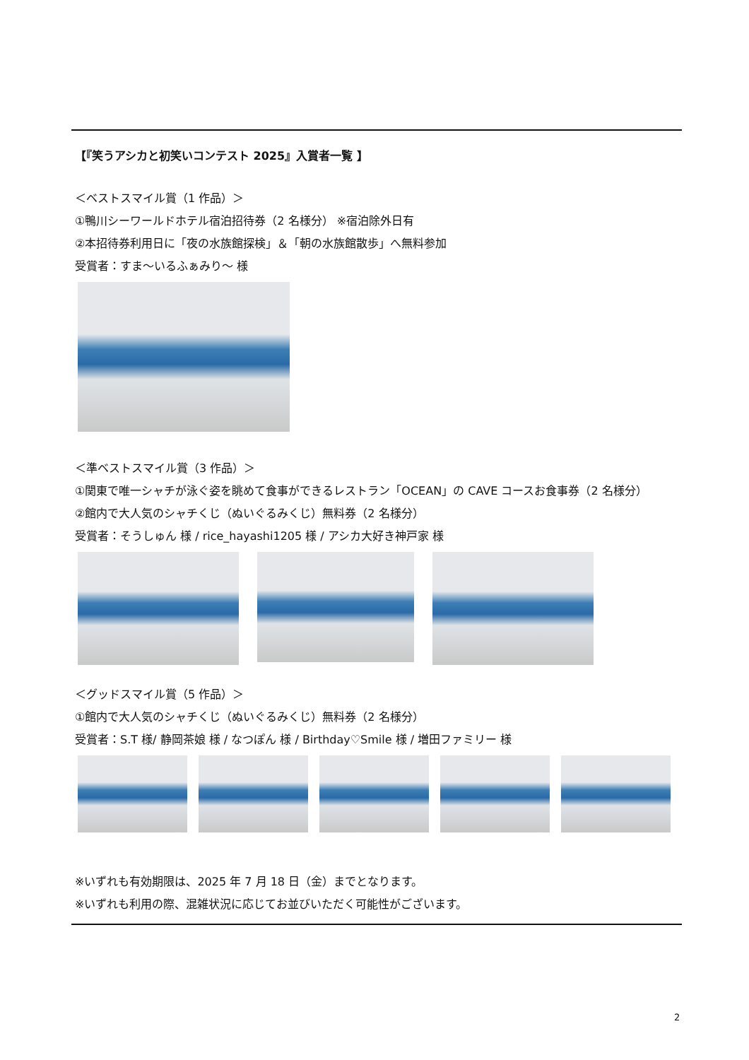【『笑うアシカと初笑いコンテスト 2025』入賞者一覧 】
＜ベストスマイル賞（1 作品）＞
①鴨川シーワールドホテル宿泊招待券（2 名様分） ※宿泊除外日有
②本招待券利用日に「夜の水族館探検」＆「朝の水族館散歩」へ無料参加
受賞者：すま～いるふぁみり～ 様
＜準ベストスマイル賞（3 作品）＞
①関東で唯一シャチが泳ぐ姿を眺めて食事ができるレストラン「OCEAN」の CAVE コースお食事券（2 名様分）
②館内で大人気のシャチくじ（ぬいぐるみくじ）無料券（2 名様分）
受賞者：そうしゅん 様 / rice_hayashi1205 様 / アシカ大好き神戸家 様
＜グッドスマイル賞（5 作品）＞
①館内で大人気のシャチくじ（ぬいぐるみくじ）無料券（2 名様分）
受賞者：S.T 様/ 静岡茶娘 様 / なつぽん 様 / Birthday♡Smile 様 / 増田ファミリー 様
※いずれも有効期限は、2025 年 7 月 18 日（金）までとなります。
※いずれも利用の際、混雑状況に応じてお並びいただく可能性がございます。
2